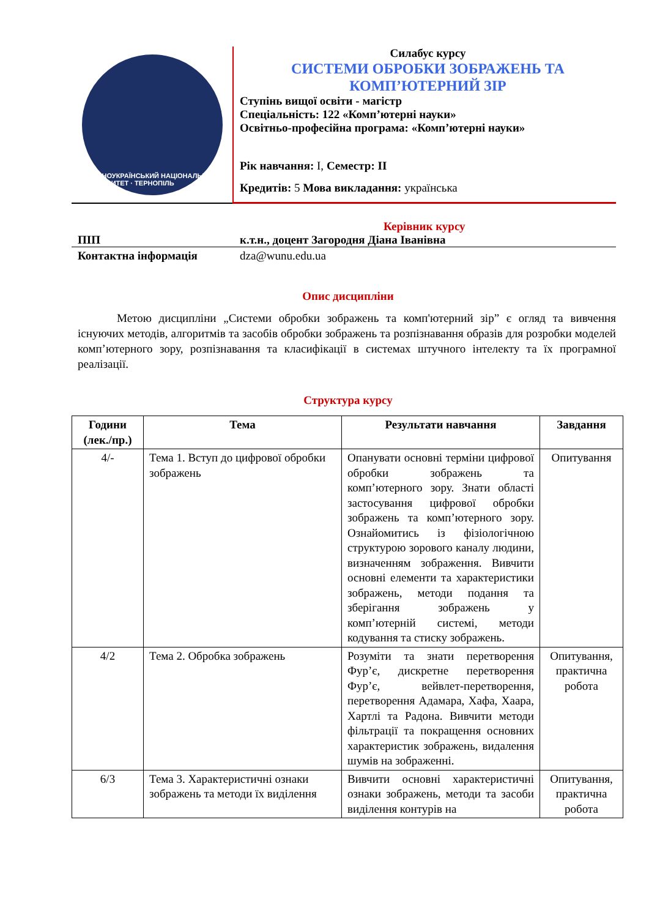ЗАХІДНОУКРАЇНСЬКИЙ НАЦІОНАЛЬНИЙ УНІВЕРСИТЕТ · ТЕРНОПІЛЬ
Силабус курсу
СИСТЕМИ ОБРОБКИ ЗОБРАЖЕНЬ ТА
КОМП’ЮТЕРНИЙ ЗІР
Ступінь вищої освіти - магістр
Спеціальність: 122 «Комп’ютерні науки»
Освітньо-професійна програма: «Комп’ютерні науки»
Рік навчання: I, Семестр: ІІ
Кредитів: 5 Мова викладання: українська
Керівник курсу
ПІП к.т.н., доцент Загородня Діана Іванівна
Контактна інформація dza@wunu.edu.ua
Опис дисципліни
Метою дисципліни „Системи обробки зображень та комп'ютерний зір” є огляд та вивчення існуючих методів, алгоритмів та засобів обробки зображень та розпізнавання образів для розробки моделей комп’ютерного зору, розпізнавання та класифікації в системах штучного інтелекту та їх програмної реалізації.
Структура курсу
| Години (лек./пр.) | Тема | Результати навчання | Завдання |
| --- | --- | --- | --- |
| 4/- | Тема 1. Вступ до цифрової обробки зображень | Опанувати основні терміни цифрової обробки зображень та комп’ютерного зору. Знати області застосування цифрової обробки зображень та комп’ютерного зору. Ознайомитись із фізіологічною структурою зорового каналу людини, визначенням зображення. Вивчити основні елементи та характеристики зображень, методи подання та зберігання зображень у комп’ютерній системі, методи кодування та стиску зображень. | Опитування |
| 4/2 | Тема 2. Обробка зображень | Розуміти та знати перетворення Фур’є, дискретне перетворення Фур’є, вейвлет-перетворення, перетворення Адамара, Хафа, Хаара, Хартлі та Радона. Вивчити методи фільтрації та покращення основних характеристик зображень, видалення шумів на зображенні. | Опитування, практична робота |
| 6/3 | Тема 3. Характеристичні ознаки зображень та методи їх виділення | Вивчити основні характеристичні ознаки зображень, методи та засоби виділення контурів на | Опитування, практична робота |